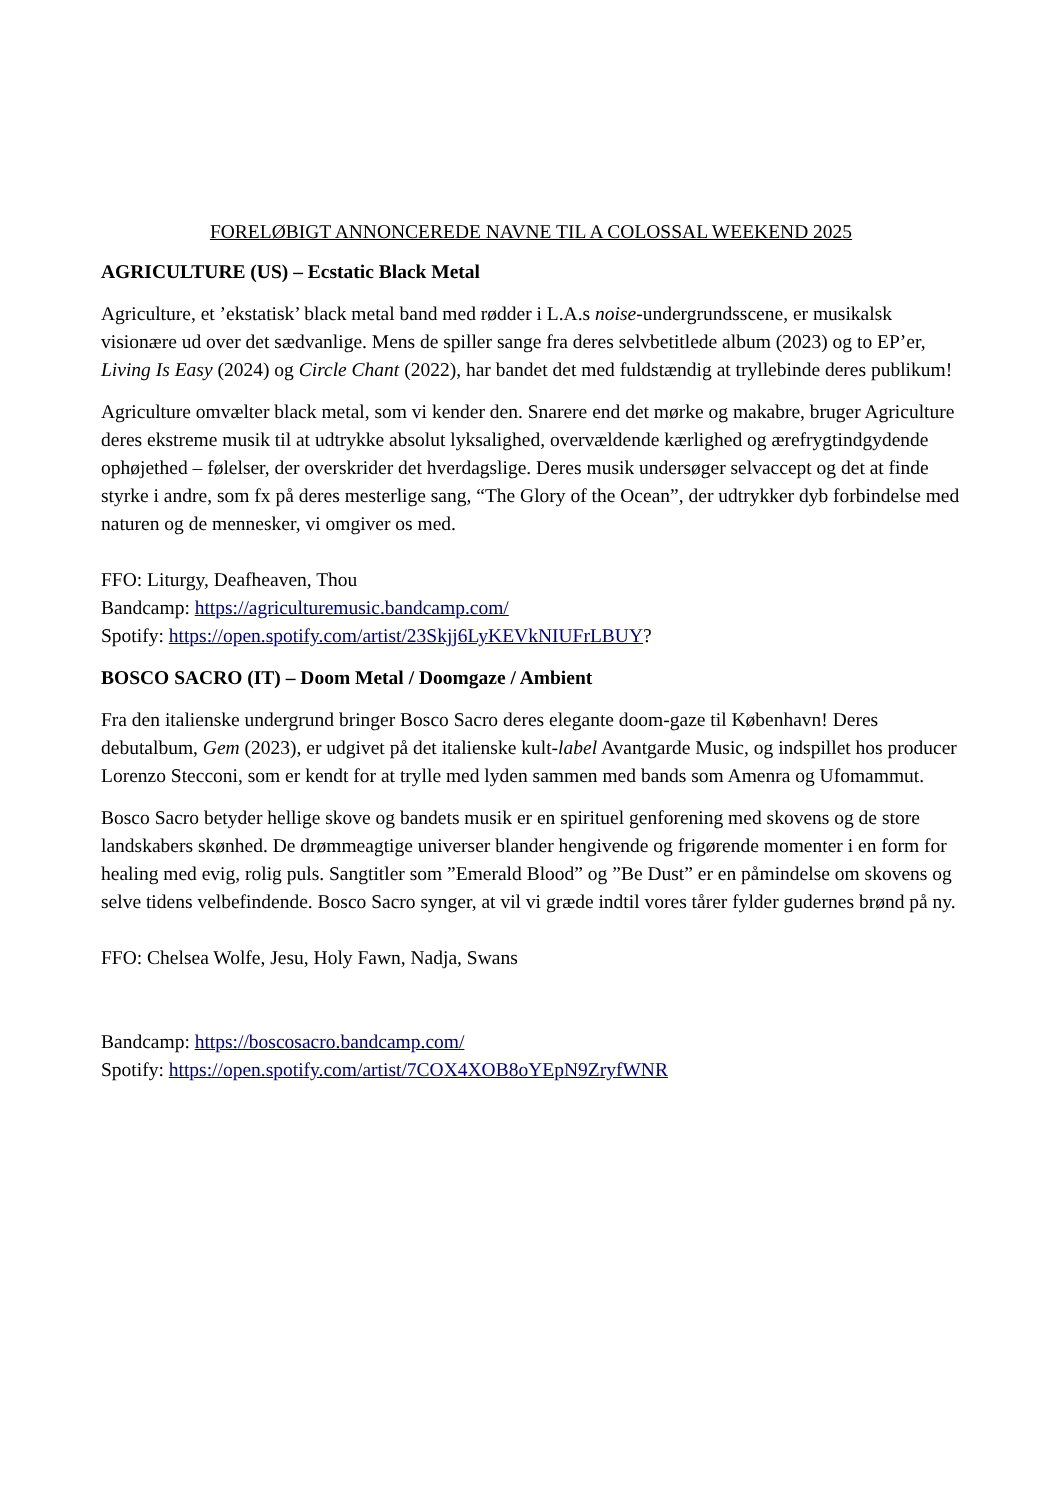FORELØBIGT ANNONCEREDE NAVNE TIL A COLOSSAL WEEKEND 2025
AGRICULTURE (US) – Ecstatic Black Metal
Agriculture, et ’ekstatisk’ black metal band med rødder i L.A.s noise-undergrundsscene, er musikalsk visionære ud over det sædvanlige. Mens de spiller sange fra deres selvbetitlede album (2023) og to EP’er, Living Is Easy (2024) og Circle Chant (2022), har bandet det med fuldstændig at tryllebinde deres publikum!
Agriculture omvælter black metal, som vi kender den. Snarere end det mørke og makabre, bruger Agriculture deres ekstreme musik til at udtrykke absolut lyksalighed, overvældende kærlighed og ærefrygtindgydende ophøjethed – følelser, der overskrider det hverdagslige. Deres musik undersøger selvaccept og det at finde styrke i andre, som fx på deres mesterlige sang, “The Glory of the Ocean”, der udtrykker dyb forbindelse med naturen og de mennesker, vi omgiver os med.
FFO: Liturgy, Deafheaven, Thou
Bandcamp: https://agriculturemusic.bandcamp.com/
Spotify: https://open.spotify.com/artist/23Skjj6LyKEVkNIUFrLBUY?
BOSCO SACRO (IT) – Doom Metal / Doomgaze / Ambient
Fra den italienske undergrund bringer Bosco Sacro deres elegante doom-gaze til København! Deres debutalbum, Gem (2023), er udgivet på det italienske kult-label Avantgarde Music, og indspillet hos producer Lorenzo Stecconi, som er kendt for at trylle med lyden sammen med bands som Amenra og Ufomammut.
Bosco Sacro betyder hellige skove og bandets musik er en spirituel genforening med skovens og de store landskabers skønhed. De drømmeagtige universer blander hengivende og frigørende momenter i en form for healing med evig, rolig puls. Sangtitler som ”Emerald Blood” og ”Be Dust” er en påmindelse om skovens og selve tidens velbefindende. Bosco Sacro synger, at vil vi græde indtil vores tårer fylder gudernes brønd på ny.
FFO: Chelsea Wolfe, Jesu, Holy Fawn, Nadja, Swans
Bandcamp: https://boscosacro.bandcamp.com/
Spotify: https://open.spotify.com/artist/7COX4XOB8oYEpN9ZryfWNR